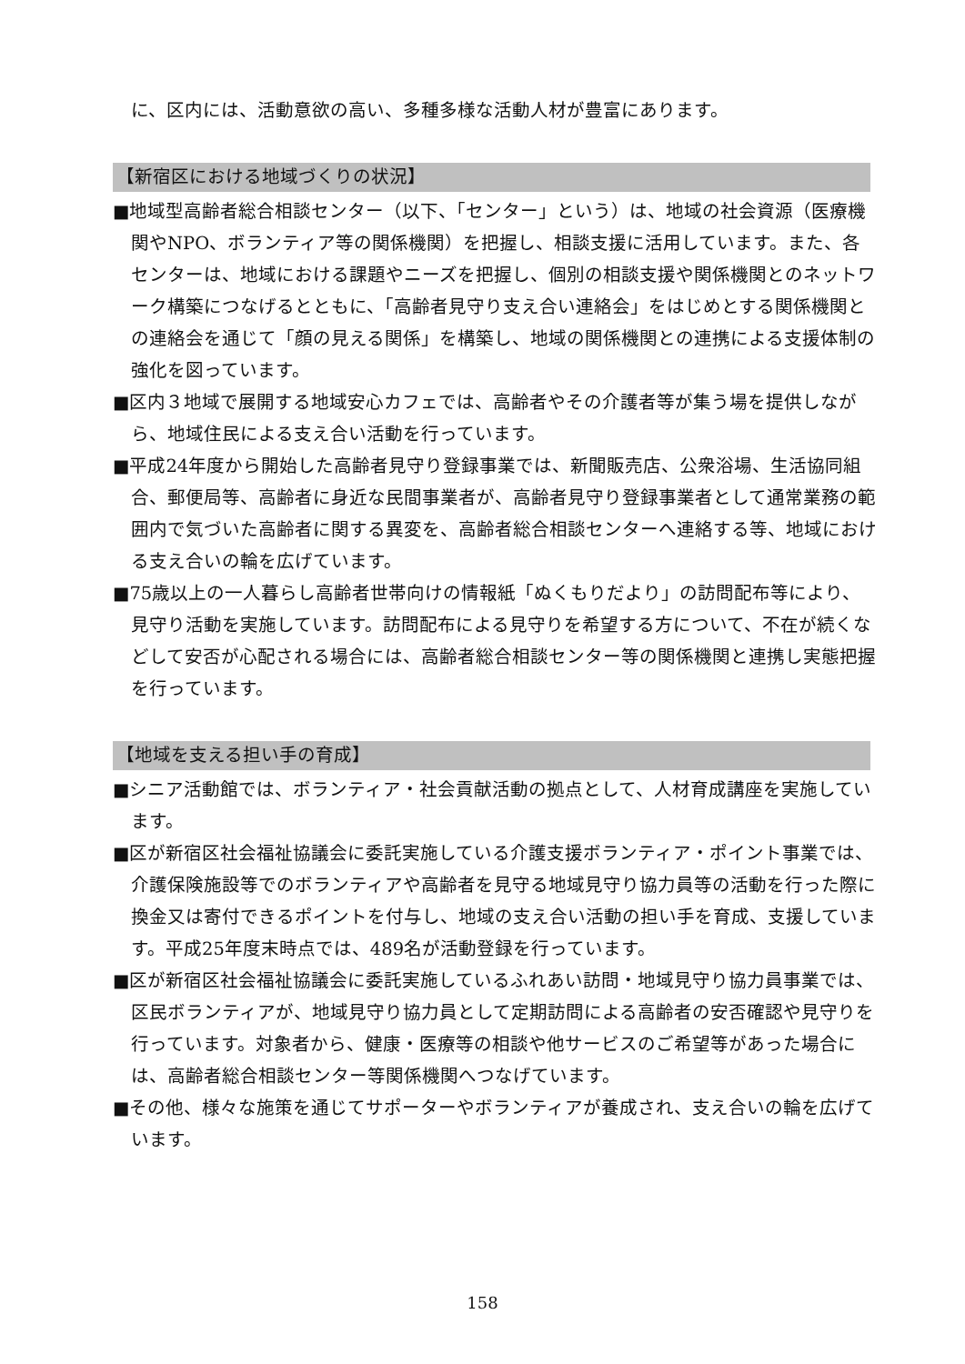に、区内には、活動意欲の高い、多種多様な活動人材が豊富にあります。
【新宿区における地域づくりの状況】
■地域型高齢者総合相談センター（以下、「センター」という）は、地域の社会資源（医療機関やNPO、ボランティア等の関係機関）を把握し、相談支援に活用しています。また、各センターは、地域における課題やニーズを把握し、個別の相談支援や関係機関とのネットワーク構築につなげるとともに、「高齢者見守り支え合い連絡会」をはじめとする関係機関との連絡会を通じて「顔の見える関係」を構築し、地域の関係機関との連携による支援体制の強化を図っています。
■区内３地域で展開する地域安心カフェでは、高齢者やその介護者等が集う場を提供しながら、地域住民による支え合い活動を行っています。
■平成24年度から開始した高齢者見守り登録事業では、新聞販売店、公衆浴場、生活協同組合、郵便局等、高齢者に身近な民間事業者が、高齢者見守り登録事業者として通常業務の範囲内で気づいた高齢者に関する異変を、高齢者総合相談センターへ連絡する等、地域における支え合いの輪を広げています。
■75歳以上の一人暮らし高齢者世帯向けの情報紙「ぬくもりだより」の訪問配布等により、見守り活動を実施しています。訪問配布による見守りを希望する方について、不在が続くなどして安否が心配される場合には、高齢者総合相談センター等の関係機関と連携し実態把握を行っています。
【地域を支える担い手の育成】
■シニア活動館では、ボランティア・社会貢献活動の拠点として、人材育成講座を実施しています。
■区が新宿区社会福祉協議会に委託実施している介護支援ボランティア・ポイント事業では、介護保険施設等でのボランティアや高齢者を見守る地域見守り協力員等の活動を行った際に換金又は寄付できるポイントを付与し、地域の支え合い活動の担い手を育成、支援しています。平成25年度末時点では、489名が活動登録を行っています。
■区が新宿区社会福祉協議会に委託実施しているふれあい訪問・地域見守り協力員事業では、区民ボランティアが、地域見守り協力員として定期訪問による高齢者の安否確認や見守りを行っています。対象者から、健康・医療等の相談や他サービスのご希望等があった場合には、高齢者総合相談センター等関係機関へつなげています。
■その他、様々な施策を通じてサポーターやボランティアが養成され、支え合いの輪を広げています。
158